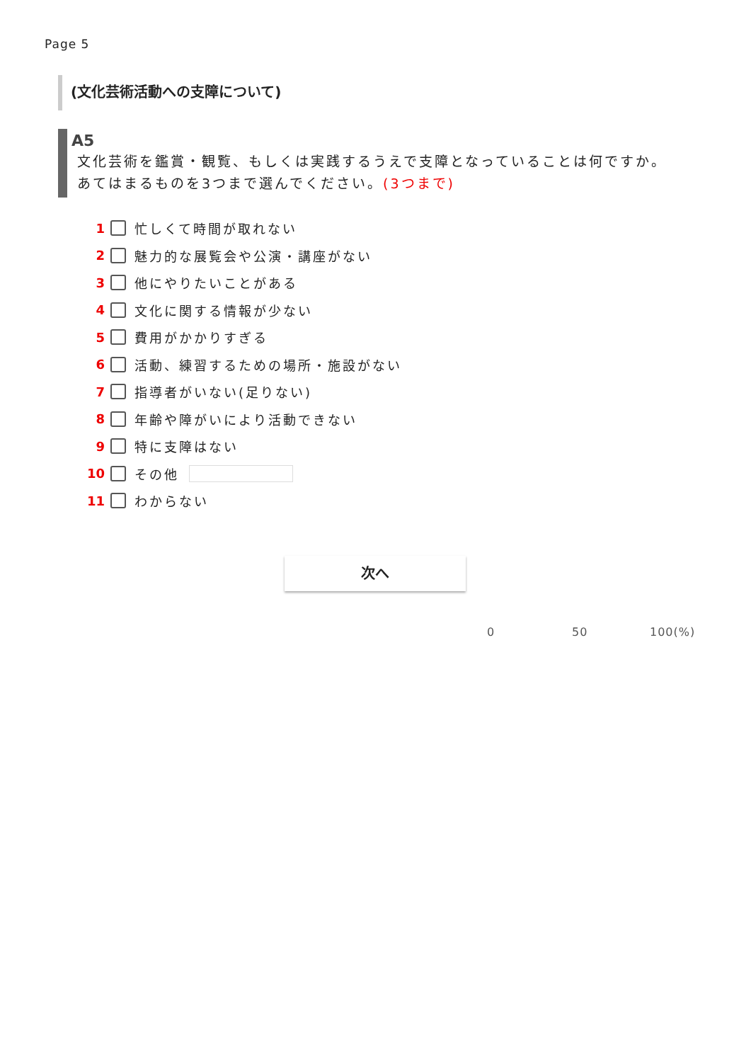Page 5
(文化芸術活動への支障について)
A5
文化芸術を鑑賞・観覧、もしくは実践するうえで支障となっていることは何ですか。
あてはまるものを3つまで選んでください。(3つまで)
1 忙しくて時間が取れない
2 魅力的な展覧会や公演・講座がない
3 他にやりたいことがある
4 文化に関する情報が少ない
5 費用がかかりすぎる
6 活動、練習するための場所・施設がない
7 指導者がいない(足りない)
8 年齢や障がいにより活動できない
9 特に支障はない
10 その他
11 わからない
次へ
0 50 100(%)